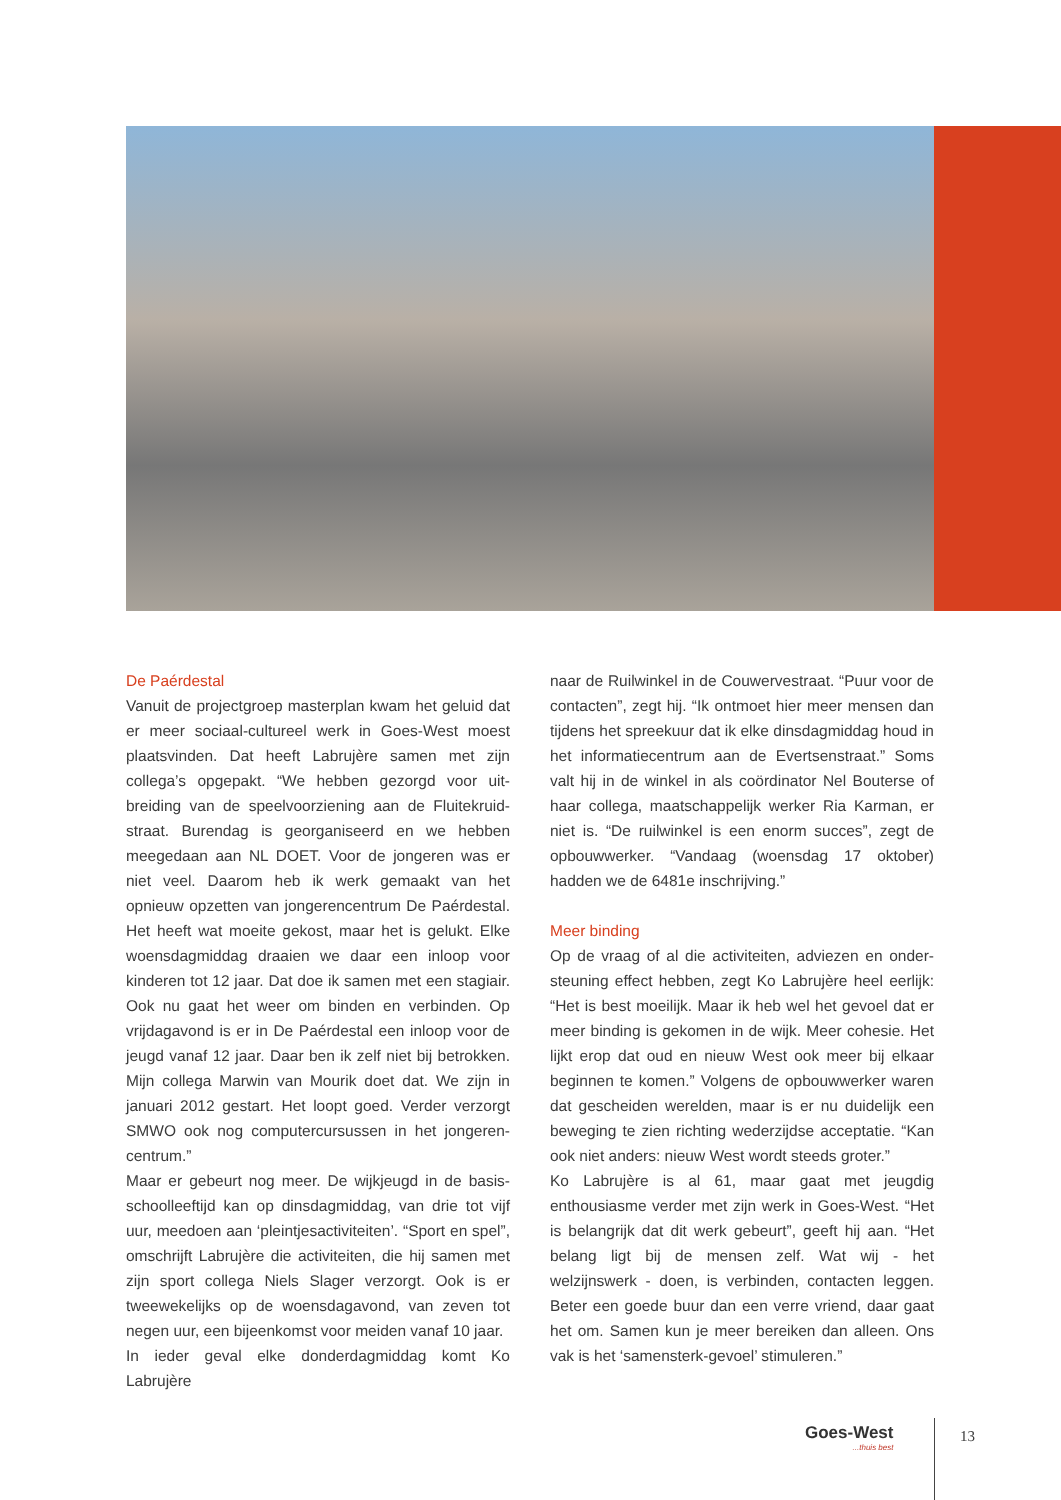De Paérdestal
Vanuit de projectgroep masterplan kwam het geluid dat er meer sociaal-cultureel werk in Goes-West moest plaatsvinden. Dat heeft Labrujère samen met zijn collega’s opgepakt. “We hebben gezorgd voor uit­breiding van de speelvoorziening aan de Fluitekruid­straat. Burendag is georganiseerd en we hebben meegedaan aan NL DOET. Voor de jongeren was er niet veel. Daarom heb ik werk gemaakt van het opnieuw opzetten van jongerencentrum De Paérdestal. Het heeft wat moeite gekost, maar het is gelukt. Elke woensdagmiddag draaien we daar een inloop voor kinderen tot 12 jaar. Dat doe ik samen met een stagiair. Ook nu gaat het weer om binden en verbinden. Op vrijdagavond is er in De Paérdestal een inloop voor de jeugd vanaf 12 jaar. Daar ben ik zelf niet bij betrokken. Mijn collega Marwin van Mourik doet dat. We zijn in januari 2012 gestart. Het loopt goed. Verder verzorgt SMWO ook nog computercursussen in het jongeren­centrum.”
Maar er gebeurt nog meer. De wijkjeugd in de basis­schoolleeftijd kan op dinsdagmiddag, van drie tot vijf uur, meedoen aan ‘pleintjesactiviteiten’. “Sport en spel”, omschrijft Labrujère die activiteiten, die hij samen met zijn sport collega Niels Slager verzorgt. Ook is er tweewekelijks op de woensdagavond, van zeven tot negen uur, een bijeenkomst voor meiden vanaf 10 jaar.
In ieder geval elke donderdagmiddag komt Ko Labrujère
naar de Ruilwinkel in de Couwervestraat. “Puur voor de contacten”, zegt hij. “Ik ontmoet hier meer mensen dan tijdens het spreekuur dat ik elke dinsdagmiddag houd in het informatiecentrum aan de Evertsenstraat.” Soms valt hij in de winkel in als coördinator Nel Bouterse of haar collega, maatschappelijk werker Ria Karman, er niet is. “De ruilwinkel is een enorm succes”, zegt de opbouw­werker. “Vandaag (woensdag 17 oktober) hadden we de 6481e inschrijving.”
Meer binding
Op de vraag of al die activiteiten, adviezen en onder­steuning effect hebben, zegt Ko Labrujère heel eerlijk: “Het is best moeilijk. Maar ik heb wel het gevoel dat er meer binding is gekomen in de wijk. Meer cohesie. Het lijkt erop dat oud en nieuw West ook meer bij elkaar beginnen te komen.” Volgens de opbouwwerker waren dat gescheiden werelden, maar is er nu duidelijk een beweging te zien richting wederzijdse acceptatie. “Kan ook niet anders: nieuw West wordt steeds groter.”
Ko Labrujère is al 61, maar gaat met jeugdig enthousiasme verder met zijn werk in Goes-West. “Het is belangrijk dat dit werk gebeurt”, geeft hij aan. “Het belang ligt bij de mensen zelf. Wat wij - het welzijnswerk - doen, is verbinden, contacten leggen. Beter een goede buur dan een verre vriend, daar gaat het om. Samen kun je meer bereiken dan alleen. Ons vak is het ‘samen­sterk-gevoel’ stimuleren.”
Goes-West...thuis best 13